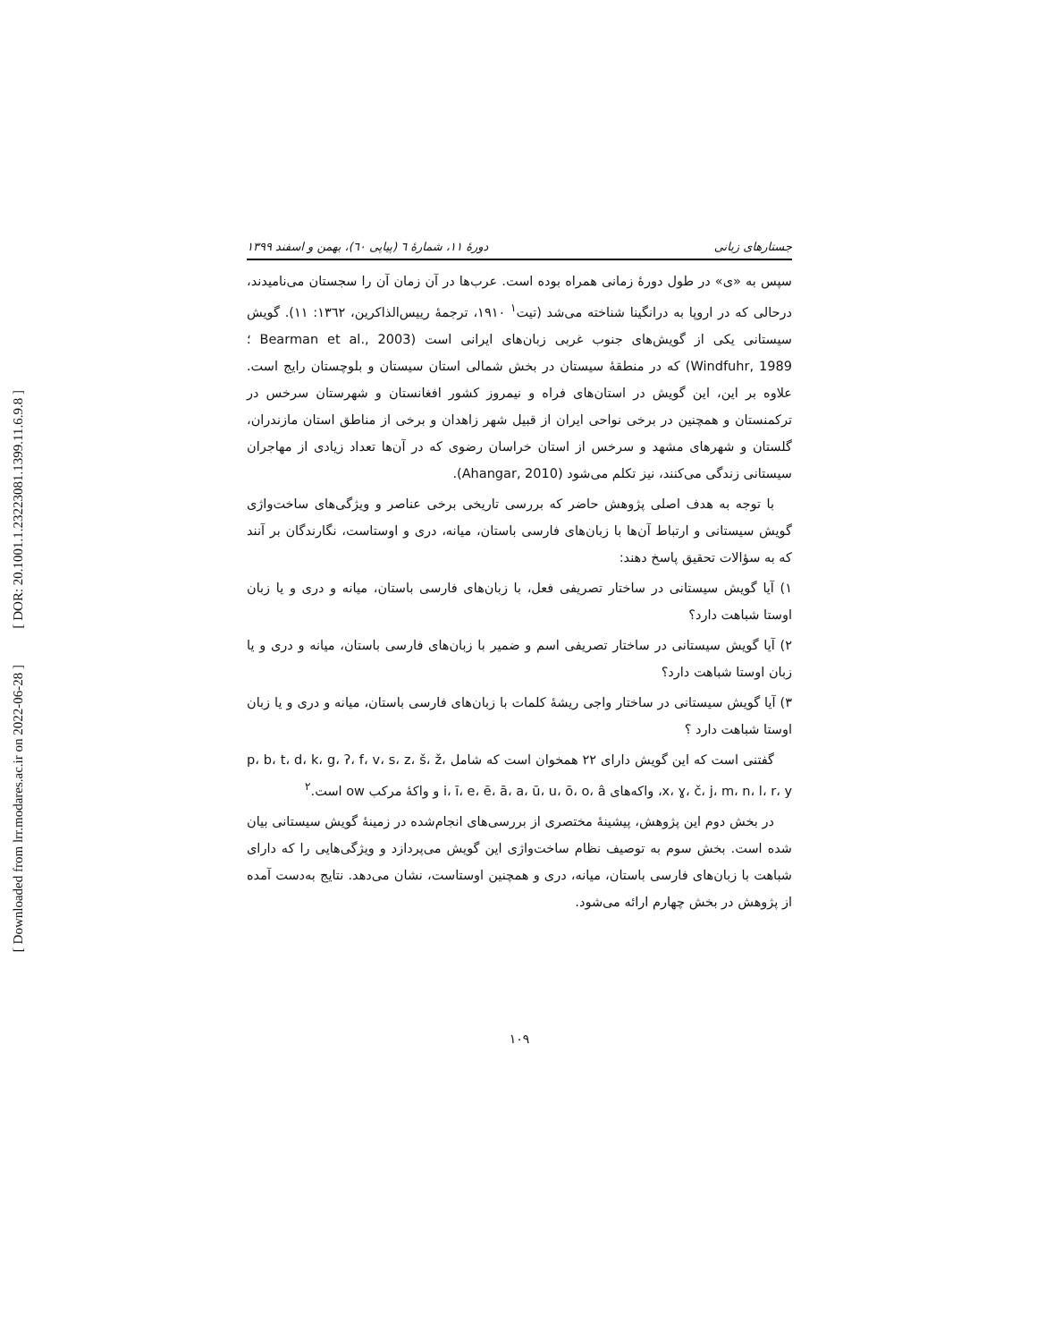[ DOR: 20.1001.1.23223081.1399.11.6.9.8 ]
[ Downloaded from lrr.modares.ac.ir on 2022-06-28 ]
جستارهای زبانی دورهٔ ۱۱، شمارهٔ ٦ (پیاپی ٦٠)، بهمن و اسفند ۱۳۹۹
سپس به «ی» در طول دورهٔ زمانی همراه بوده است. عرب‌ها در آن زمان آن را سجستان می‌نامیدند، درحالی که در اروپا به درانگینا شناخته می‌شد (تیت<sup>۱</sup> ۱۹۱۰، ترجمهٔ رییس‌الذاکرین، ۱۳٦۲: ۱۱). گویش سیستانی یکی از گویش‌های جنوب غربی زبان‌های ایرانی است (Bearman et al., 2003 ؛Windfuhr, 1989) که در منطقهٔ سیستان در بخش شمالی استان سیستان و بلوچستان رایج است. علاوه بر این، این گویش در استان‌های فراه و نیمروز کشور افغانستان و شهرستان سرخس در ترکمنستان و همچنین در برخی نواحی ایران از قبیل شهر زاهدان و برخی از مناطق استان مازندران، گلستان و شهرهای مشهد و سرخس از استان خراسان رضوی که در آن‌ها تعداد زیادی از مهاجران سیستانی زندگی می‌کنند، نیز تکلم می‌شود (Ahangar, 2010).
با توجه به هدف اصلی پژوهش حاضر که بررسی تاریخی برخی عناصر و ویژگی‌های ساخت‌واژی گویش سیستانی و ارتباط آن‌ها با زبان‌های فارسی باستان، میانه، دری و اوستاست، نگارندگان بر آنند که به سؤالات تحقیق پاسخ دهند:
۱) آیا گویش سیستانی در ساختار تصریفی فعل، با زبان‌های فارسی باستان، میانه و دری و یا زبان اوستا شباهت دارد؟
۲) آیا گویش سیستانی در ساختار تصریفی اسم و ضمیر با زبان‌های فارسی باستان، میانه و دری و یا زبان اوستا شباهت دارد؟
۳) آیا گویش سیستانی در ساختار واجی ریشهٔ کلمات با زبان‌های فارسی باستان، میانه و دری و یا زبان اوستا شباهت دارد ؟
گفتنی است که این گویش دارای ۲۲ همخوان است که شامل p، b، t، d، k، g، ʔ، f، v، s، z، š، ž، x، ɣ، č، j، m، n، l، r، y، واکه‌های i، ī، e، ē، ā، a، ū، u، ō، o، â و واکهٔ مرکب ow است.<sup>۲</sup>
در بخش دوم این پژوهش، پیشینهٔ مختصری از بررسی‌های انجام‌شده در زمینهٔ گویش سیستانی بیان شده است. بخش سوم به توصیف نظام ساخت‌واژی این گویش می‌پردازد و ویژگی‌هایی را که دارای شباهت با زبان‌های فارسی باستان، میانه، دری و همچنین اوستاست، نشان می‌دهد. نتایج به‌دست آمده از پژوهش در بخش چهارم ارائه می‌شود.
۱۰۹